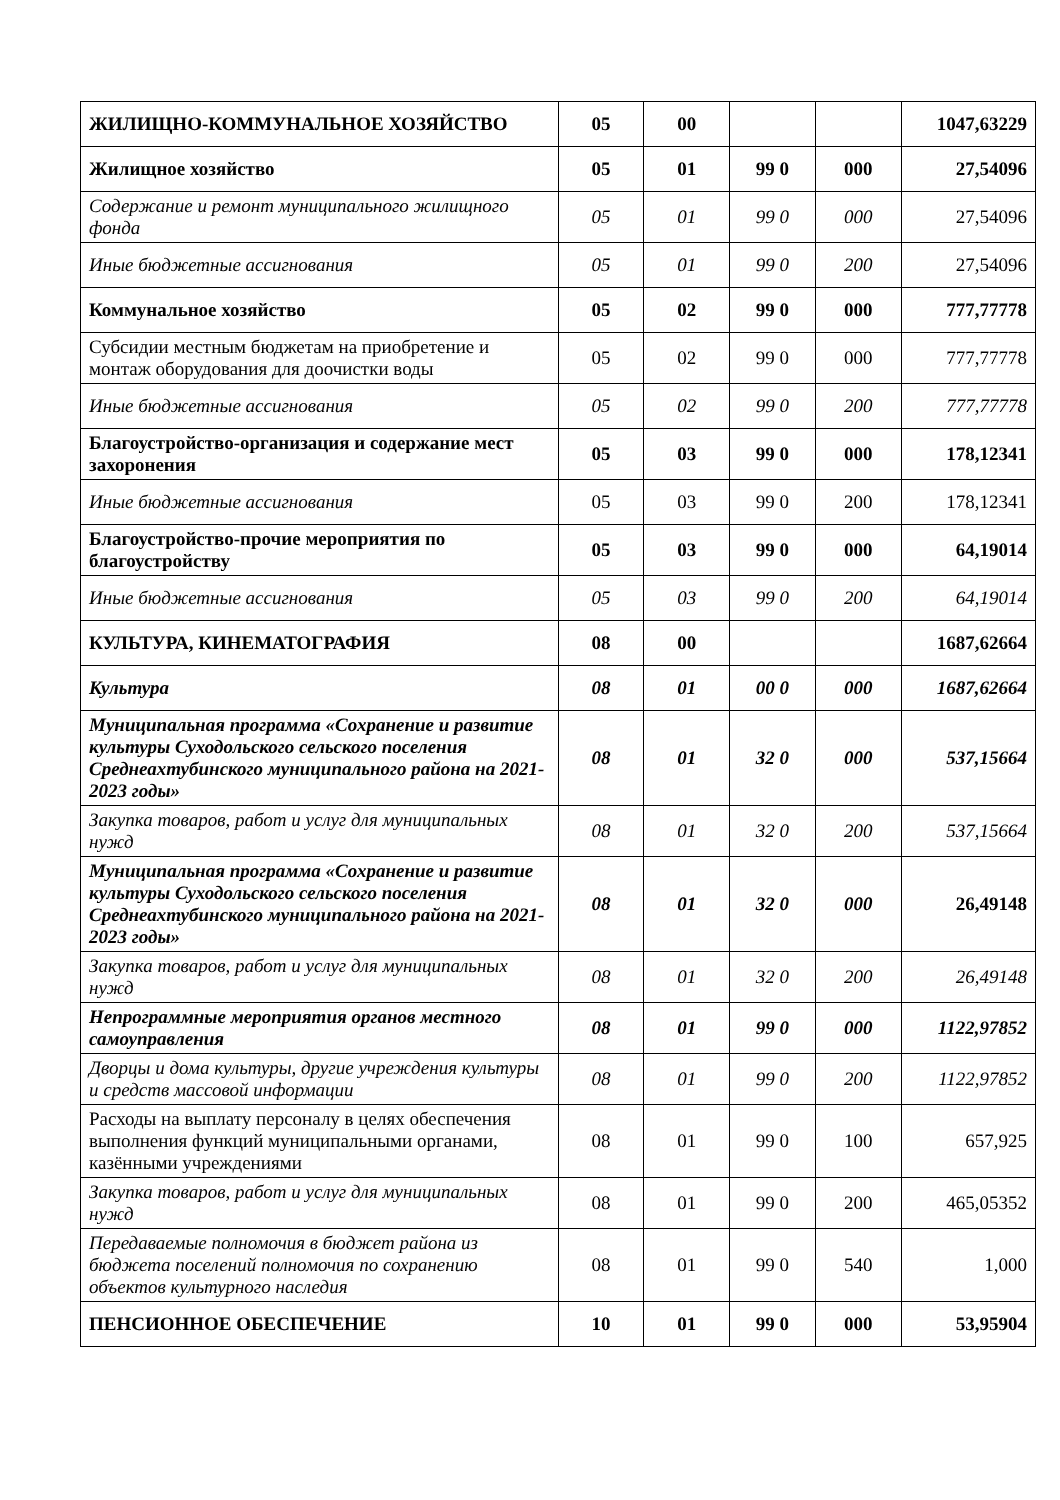| ЖИЛИЩНО-КОММУНАЛЬНОЕ ХОЗЯЙСТВО | 05 | 00 | | | 1047,63229 |
| Жилищное хозяйство | 05 | 01 | 99 0 | 000 | 27,54096 |
| Содержание и ремонт муниципального жилищного фонда | 05 | 01 | 99 0 | 000 | 27,54096 |
| Иные бюджетные ассигнования | 05 | 01 | 99 0 | 200 | 27,54096 |
| Коммунальное хозяйство | 05 | 02 | 99 0 | 000 | 777,77778 |
| Субсидии местным бюджетам на приобретение и монтаж оборудования для доочистки воды | 05 | 02 | 99 0 | 000 | 777,77778 |
| Иные бюджетные ассигнования | 05 | 02 | 99 0 | 200 | 777,77778 |
| Благоустройство-организация и содержание мест захоронения | 05 | 03 | 99 0 | 000 | 178,12341 |
| Иные бюджетные ассигнования | 05 | 03 | 99 0 | 200 | 178,12341 |
| Благоустройство-прочие мероприятия по благоустройству | 05 | 03 | 99 0 | 000 | 64,19014 |
| Иные бюджетные ассигнования | 05 | 03 | 99 0 | 200 | 64,19014 |
| КУЛЬТУРА, КИНЕМАТОГРАФИЯ | 08 | 00 | | | 1687,62664 |
| Культура | 08 | 01 | 00 0 | 000 | 1687,62664 |
| Муниципальная программа «Сохранение и развитие культуры Суходольского сельского поселения Среднеахтубинского муниципального района на 2021-2023 годы» | 08 | 01 | 32 0 | 000 | 537,15664 |
| Закупка товаров, работ и услуг для муниципальных нужд | 08 | 01 | 32 0 | 200 | 537,15664 |
| Муниципальная программа «Сохранение и развитие культуры Суходольского сельского поселения Среднеахтубинского муниципального района на 2021-2023 годы» | 08 | 01 | 32 0 | 000 | 26,49148 |
| Закупка товаров, работ и услуг для муниципальных нужд | 08 | 01 | 32 0 | 200 | 26,49148 |
| Непрограммные мероприятия органов местного самоуправления | 08 | 01 | 99 0 | 000 | 1122,97852 |
| Дворцы и дома культуры, другие учреждения культуры и средств массовой информации | 08 | 01 | 99 0 | 200 | 1122,97852 |
| Расходы на выплату персоналу в целях обеспечения выполнения функций муниципальными органами, казёнными учреждениями | 08 | 01 | 99 0 | 100 | 657,925 |
| Закупка товаров, работ и услуг для муниципальных нужд | 08 | 01 | 99 0 | 200 | 465,05352 |
| Передаваемые полномочия в бюджет района из бюджета поселений полномочия по сохранению объектов культурного наследия | 08 | 01 | 99 0 | 540 | 1,000 |
| ПЕНСИОННОЕ ОБЕСПЕЧЕНИЕ | 10 | 01 | 99 0 | 000 | 53,95904 |